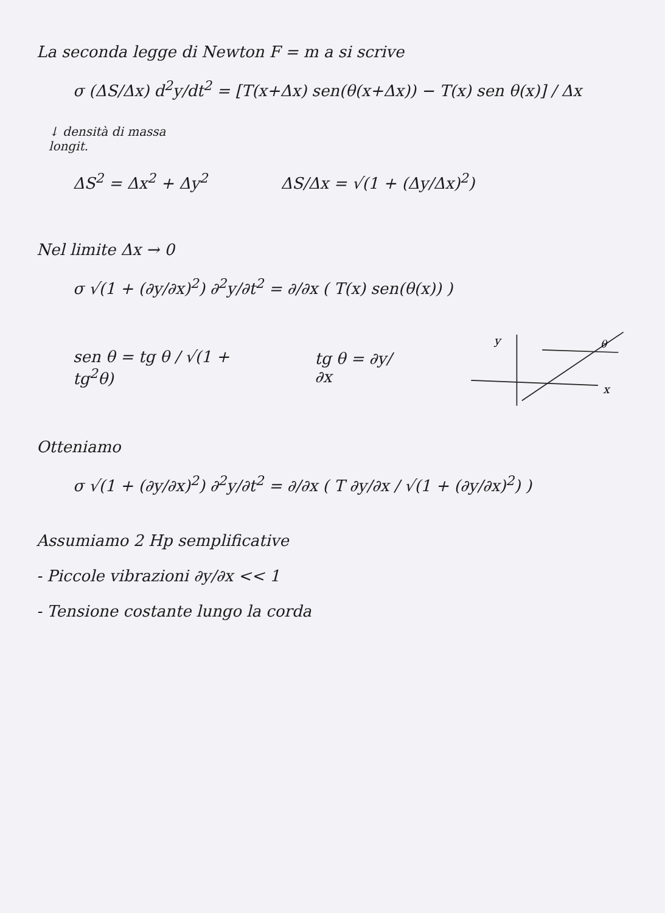La seconda legge di Newton F = m a si scrive
σ (ΔS/Δx) d<sup>2</sup>y/dt<sup>2</sup> = [T(x+Δx) sen(θ(x+Δx)) − T(x) sen θ(x)] / Δx
↓ densità di massa
longit.
ΔS<sup>2</sup> = Δx<sup>2</sup> + Δy<sup>2</sup> ΔS/Δx = √(1 + (Δy/Δx)<sup>2</sup>)
Nel limite Δx → 0
σ √(1 + (∂y/∂x)<sup>2</sup>) ∂<sup>2</sup>y/∂t<sup>2</sup> = ∂/∂x ( T(x) sen(θ(x)) )
sen θ = tg θ / √(1 + tg<sup>2</sup>θ) tg θ = ∂y/∂x
y
x
θ
Otteniamo
σ √(1 + (∂y/∂x)<sup>2</sup>) ∂<sup>2</sup>y/∂t<sup>2</sup> = ∂/∂x ( T ∂y/∂x / √(1 + (∂y/∂x)<sup>2</sup>) )
Assumiamo 2 Hp semplificative
- Piccole vibrazioni ∂y/∂x << 1
- Tensione costante lungo la corda